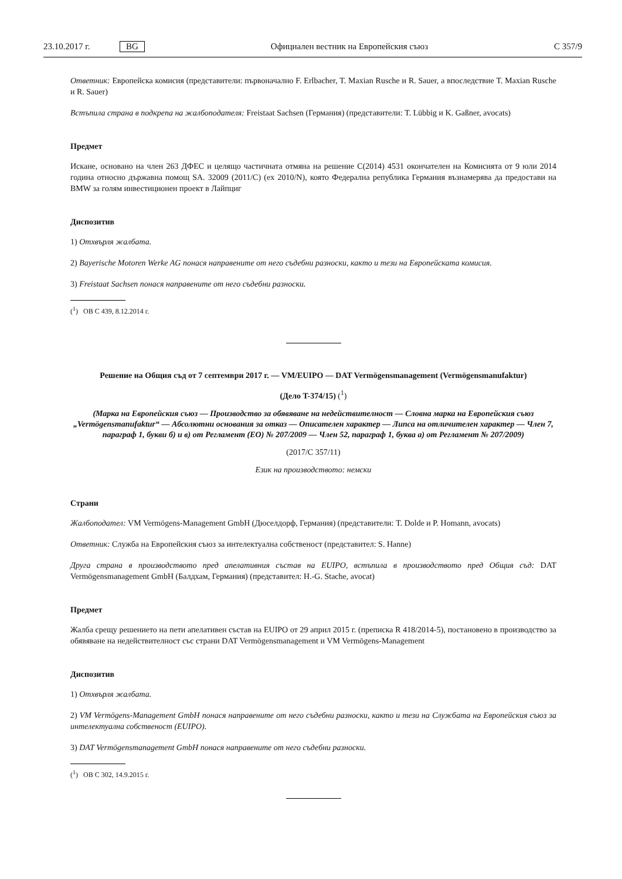23.10.2017 г. BG Официален вестник на Европейския съюз C 357/9
Ответник: Европейска комисия (представители: първоначално F. Erlbacher, T. Maxian Rusche и R. Sauer, а впоследствие T. Maxian Rusche и R. Sauer)
Встъпила страна в подкрепа на жалбоподателя: Freistaat Sachsen (Германия) (представители: T. Lübbig и K. Gaßner, avocats)
Предмет
Искане, основано на член 263 ДФЕС и целящо частичната отмяна на решение C(2014) 4531 окончателен на Комисията от 9 юли 2014 година относно държавна помощ SA. 32009 (2011/C) (ex 2010/N), която Федерална република Германия възнамерява да предостави на BMW за голям инвестиционен проект в Лайпциг
Диспозитив
1) Отхвърля жалбата.
2) Bayerische Motoren Werke AG понася направените от него съдебни разноски, както и тези на Европейската комисия.
3) Freistaat Sachsen понася направените от него съдебни разноски.
(<sup>1</sup>) ОВ C 439, 8.12.2014 г.
Решение на Общия съд от 7 септември 2017 г. — VM/EUIPO — DAT Vermögensmanagement (Vermögensmanufaktur)
(Дело T-374/15) (<sup>1</sup>)
(Марка на Европейския съюз — Производство за обявяване на недействителност — Словна марка на Европейския съюз „Vermögensmanufaktur“ — Абсолютни основания за отказ — Описателен характер — Липса на отличителен характер — Член 7, параграф 1, букви б) и в) от Регламент (ЕО) № 207/2009 — Член 52, параграф 1, буква а) от Регламент № 207/2009)
(2017/C 357/11)
Език на производството: немски
Страни
Жалбоподател: VM Vermögens-Management GmbH (Дюселдорф, Германия) (представители: T. Dolde и P. Homann, avocats)
Ответник: Служба на Европейския съюз за интелектуална собственост (представител: S. Hanne)
Друга страна в производството пред апелативния състав на EUIPO, встъпила в производството пред Общия съд: DAT Vermögensmanagement GmbH (Балдхам, Германия) (представител: H.-G. Stache, avocat)
Предмет
Жалба срещу решението на пети апелативен състав на EUIPO от 29 април 2015 г. (преписка R 418/2014-5), постановено в производство за обявяване на недействителност със страни DAT Vermögensmanagement и VM Vermögens-Management
Диспозитив
1) Отхвърля жалбата.
2) VM Vermögens-Management GmbH понася направените от него съдебни разноски, както и тези на Службата на Европейския съюз за интелектуална собственост (EUIPO).
3) DAT Vermögensmanagement GmbH понася направените от него съдебни разноски.
(<sup>1</sup>) ОВ C 302, 14.9.2015 г.